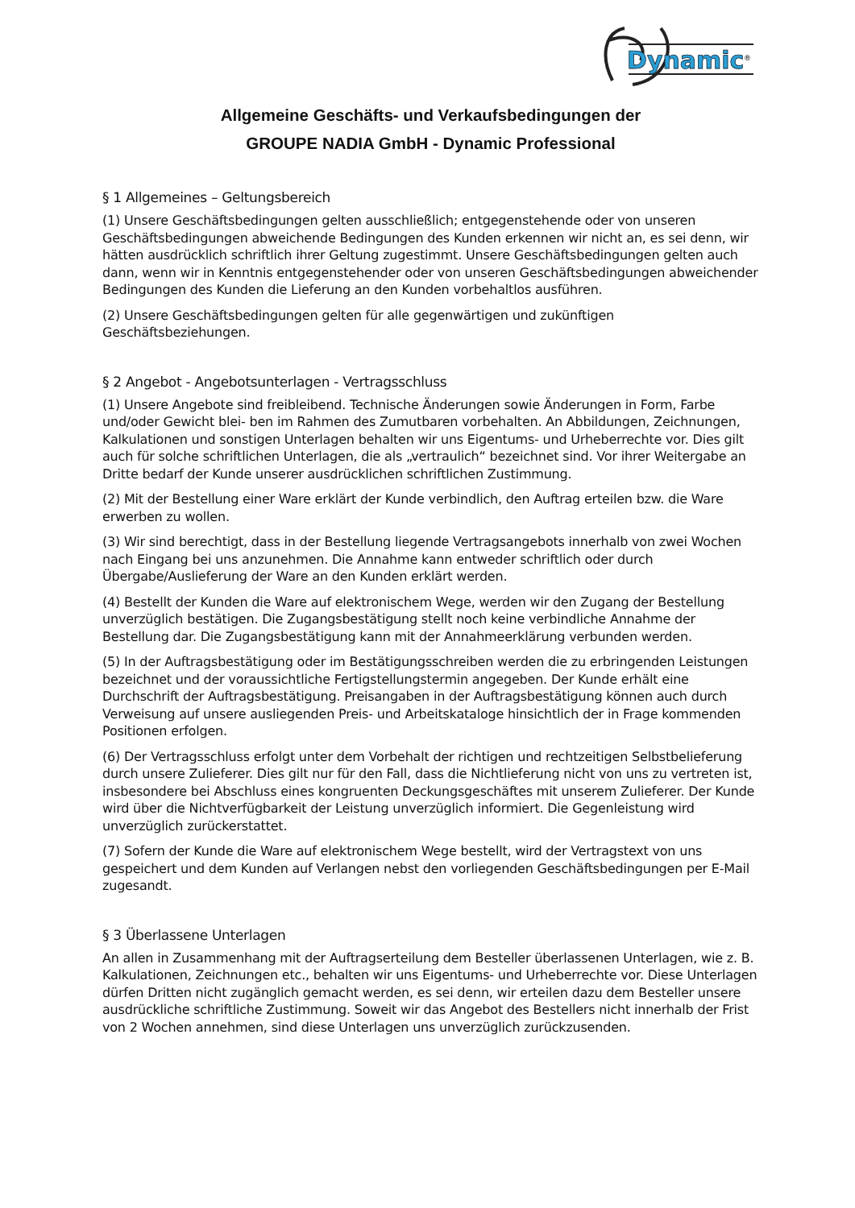Dynamic
®
Allgemeine Geschäfts- und Verkaufsbedingungen der
GROUPE NADIA GmbH - Dynamic Professional
§ 1 Allgemeines – Geltungsbereich
(1) Unsere Geschäftsbedingungen gelten ausschließlich; entgegenstehende oder von unseren Geschäftsbedingungen abweichende Bedingungen des Kunden erkennen wir nicht an, es sei denn, wir hätten ausdrücklich schriftlich ihrer Geltung zugestimmt. Unsere Geschäftsbedingungen gelten auch dann, wenn wir in Kenntnis entgegenstehender oder von unseren Geschäftsbedingungen abweichender Bedingungen des Kunden die Lieferung an den Kunden vorbehaltlos ausführen.
(2) Unsere Geschäftsbedingungen gelten für alle gegenwärtigen und zukünftigen Geschäftsbeziehungen.
§ 2 Angebot - Angebotsunterlagen - Vertragsschluss
(1) Unsere Angebote sind freibleibend. Technische Änderungen sowie Änderungen in Form, Farbe und/oder Gewicht blei- ben im Rahmen des Zumutbaren vorbehalten. An Abbildungen, Zeichnungen, Kalkulationen und sonstigen Unterlagen behalten wir uns Eigentums- und Urheberrechte vor. Dies gilt auch für solche schriftlichen Unterlagen, die als „vertraulich“ bezeichnet sind. Vor ihrer Weitergabe an Dritte bedarf der Kunde unserer ausdrücklichen schriftlichen Zustimmung.
(2) Mit der Bestellung einer Ware erklärt der Kunde verbindlich, den Auftrag erteilen bzw. die Ware erwerben zu wollen.
(3) Wir sind berechtigt, dass in der Bestellung liegende Vertragsangebots innerhalb von zwei Wochen nach Eingang bei uns anzunehmen. Die Annahme kann entweder schriftlich oder durch Übergabe/Auslieferung der Ware an den Kunden erklärt werden.
(4) Bestellt der Kunden die Ware auf elektronischem Wege, werden wir den Zugang der Bestellung unverzüglich bestätigen. Die Zugangsbestätigung stellt noch keine verbindliche Annahme der Bestellung dar. Die Zugangsbestätigung kann mit der Annahmeerklärung verbunden werden.
(5) In der Auftragsbestätigung oder im Bestätigungsschreiben werden die zu erbringenden Leistungen bezeichnet und der voraussichtliche Fertigstellungstermin angegeben. Der Kunde erhält eine Durchschrift der Auftragsbestätigung. Preisangaben in der Auftragsbestätigung können auch durch Verweisung auf unsere ausliegenden Preis- und Arbeitskataloge hinsichtlich der in Frage kommenden Positionen erfolgen.
(6) Der Vertragsschluss erfolgt unter dem Vorbehalt der richtigen und rechtzeitigen Selbstbelieferung durch unsere Zulieferer. Dies gilt nur für den Fall, dass die Nichtlieferung nicht von uns zu vertreten ist, insbesondere bei Abschluss eines kongruenten Deckungsgeschäftes mit unserem Zulieferer. Der Kunde wird über die Nichtverfügbarkeit der Leistung unverzüglich informiert. Die Gegenleistung wird unverzüglich zurückerstattet.
(7) Sofern der Kunde die Ware auf elektronischem Wege bestellt, wird der Vertragstext von uns gespeichert und dem Kunden auf Verlangen nebst den vorliegenden Geschäftsbedingungen per E-Mail zugesandt.
§ 3 Überlassene Unterlagen
An allen in Zusammenhang mit der Auftragserteilung dem Besteller überlassenen Unterlagen, wie z. B. Kalkulationen, Zeichnungen etc., behalten wir uns Eigentums- und Urheberrechte vor. Diese Unterlagen dürfen Dritten nicht zugänglich gemacht werden, es sei denn, wir erteilen dazu dem Besteller unsere ausdrückliche schriftliche Zustimmung. Soweit wir das Angebot des Bestellers nicht innerhalb der Frist von 2 Wochen annehmen, sind diese Unterlagen uns unverzüglich zurückzusenden.